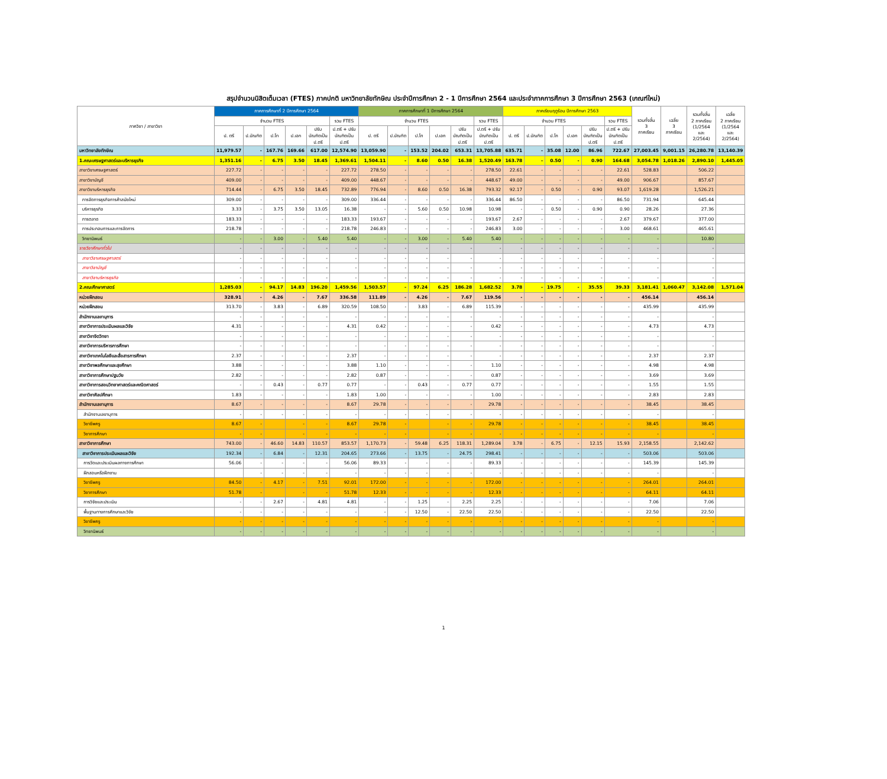สรุปจำนวนนิสิตเต็มเวลา (FTES) ภาคปกติ มหาวิทยาลัยทักษิณ ประจำปีการศึกษา 2 - 1 ปีการศึกษา 2564 และประจำภาคการศึกษา 3 ปีการศึกษา 2563 (เกณฑ์ใหม่)
| ภาควิชา / สาขาวิชา | ภาคการศึกษาที่ 2 ปีการศึกษา 2564 | | | | | | ภาคการศึกษาที่ 1 ปีการศึกษา 2564 | | | | | | ภาคเรียนฤดูร้อน ปีการศึกษา 2563 | | | | | | รวมทั้งสิ้น 3 ภาคเรียน | เฉลี่ย 3 ภาคเรียน | รวมทั้งสิ้น 2 ภาคเรียน (1/2564 และ 2/2564) | เฉลี่ย 2 ภาคเรียน (1/2564 และ 2/2564) |
| --- | --- | --- | --- | --- | --- | --- | --- | --- | --- | --- | --- | --- | --- | --- | --- | --- | --- | --- | --- | --- | --- | --- |
| | จำนวน FTES | | | | | รวม FTES | จำนวน FTES | | | | | รวม FTES | จำนวน FTES | | | | | รวม FTES | | | | |
| | ป. ตรี | ป.บัณฑิต | ป.โท | ป.เอก | ปรับ บัณฑิตเป็น ป.ตรี | ป.ตรี + ปรับ บัณฑิตเป็น ป.ตรี | ป. ตรี | ป.บัณฑิต | ป.โท | ป.เอก | ปรับ บัณฑิตเป็น ป.ตรี | ป.ตรี + ปรับ บัณฑิตเป็น ป.ตรี | ป. ตรี | ป.บัณฑิต | ป.โท | ป.เอก | ปรับ บัณฑิตเป็น ป.ตรี | ป.ตรี + ปรับ บัณฑิตเป็น ป.ตรี | | | | |
| มหาวิทยาลัยทักษิณ | 11,979.57 | - | 167.76 | 169.66 | 617.00 | 12,574.90 | 13,059.90 | - | 153.52 | 204.02 | 653.31 | 13,705.88 | 635.71 | - | 35.08 | 12.00 | 86.96 | 722.67 | 27,003.45 | 9,001.15 | 26,280.78 | 13,140.39 |
| 1.คณะเศรษฐศาสตร์และบริหารธุรกิจ | 1,351.16 | - | 6.75 | 3.50 | 18.45 | 1,369.61 | 1,504.11 | - | 8.60 | 0.50 | 16.38 | 1,520.49 | 163.78 | - | 0.50 | - | 0.90 | 164.68 | 3,054.78 | 1,018.26 | 2,890.10 | 1,445.05 |
| สาขาวิชาเศรษฐศาสตร์ | 227.72 | - | - | - | - | 227.72 | 278.50 | - | - | - | - | 278.50 | 22.61 | - | - | - | - | 22.61 | 528.83 | | 506.22 | |
| สาขาวิชาบัญชี | 409.00 | - | - | - | - | 409.00 | 448.67 | - | - | - | - | 448.67 | 49.00 | - | - | - | - | 49.00 | 906.67 | | 857.67 | |
| สาขาวิชาบริหารธุรกิจ | 714.44 | - | 6.75 | 3.50 | 18.45 | 732.89 | 776.94 | - | 8.60 | 0.50 | 16.38 | 793.32 | 92.17 | - | 0.50 | - | 0.90 | 93.07 | 1,619.28 | | 1,526.21 | |
| การจัดการธุรกิจการค้าสมัยใหม่ | 309.00 | - | - | - | - | 309.00 | 336.44 | - | - | - | - | 336.44 | 86.50 | - | - | - | - | 86.50 | 731.94 | | 645.44 | |
| บริหารธุรกิจ | 3.33 | - | 3.75 | 3.50 | 13.05 | 16.38 | - | - | 5.60 | 0.50 | 10.98 | 10.98 | - | - | 0.50 | - | 0.90 | 0.90 | 28.26 | | 27.36 | |
| การตลาด | 183.33 | - | - | - | - | 183.33 | 193.67 | - | - | - | - | 193.67 | 2.67 | - | - | - | - | 2.67 | 379.67 | | 377.00 | |
| การประกอบการและการจัดการ | 218.78 | - | - | - | - | 218.78 | 246.83 | - | - | - | - | 246.83 | 3.00 | - | - | - | - | 3.00 | 468.61 | | 465.61 | |
| วิทยานิพนธ์ | - | - | 3.00 | - | 5.40 | 5.40 | - | - | 3.00 | - | 5.40 | 5.40 | - | - | - | - | - | - | - | | 10.80 | |
| รายวิชาศึกษาทั่วไป | - | - | - | - | - | - | - | - | - | - | - | - | - | - | - | - | - | - | - | | - | |
| สาขาวิชาเศรษฐศาสตร์ | - | - | - | - | - | - | - | - | - | - | - | - | - | - | - | - | - | - | - | | - | |
| สาขาวิชาบัญชี | - | - | - | - | - | - | - | - | - | - | - | - | - | - | - | - | - | - | - | | - | |
| สาขาวิชาบริหารธุรกิจ | - | - | - | - | - | - | - | - | - | - | - | - | - | - | - | - | - | - | - | | - | |
| 2.คณะศึกษาศาสตร์ | 1,285.03 | - | 94.17 | 14.83 | 196.20 | 1,459.56 | 1,503.57 | - | 97.24 | 6.25 | 186.28 | 1,682.52 | 3.78 | - | 19.75 | - | 35.55 | 39.33 | 3,181.41 | 1,060.47 | 3,142.08 | 1,571.04 |
| หน่วยฝึกสอน | 328.91 | - | 4.26 | - | 7.67 | 336.58 | 111.89 | - | 4.26 | - | 7.67 | 119.56 | - | - | - | - | - | - | 456.14 | | 456.14 | |
| หน่วยฝึกสอน | 313.70 | - | 3.83 | - | 6.89 | 320.59 | 108.50 | - | 3.83 | - | 6.89 | 115.39 | - | - | - | - | - | - | 435.99 | | 435.99 | |
| สำนักงานเลขานุการ | - | - | - | - | - | - | - | - | - | - | - | - | - | - | - | - | - | - | - | | - | |
| สาขาวิชาการประเมินผลและวิจัย | 4.31 | - | - | - | - | 4.31 | 0.42 | - | - | - | - | 0.42 | - | - | - | - | - | - | 4.73 | | 4.73 | |
| สาขาวิชาจิตวิทยา | - | - | - | - | - | - | - | - | - | - | - | - | - | - | - | - | - | - | - | | - | |
| สาขาวิชาการบริหารการศึกษา | - | - | - | - | - | - | - | - | - | - | - | - | - | - | - | - | - | - | - | | - | |
| สาขาวิชาเทคโนโลยีและสื่อสารการศึกษา | 2.37 | - | - | - | - | 2.37 | - | - | - | - | - | - | - | - | - | - | - | - | 2.37 | | 2.37 | |
| สาขาวิชาพลศึกษาและสุขศึกษา | 3.88 | - | - | - | - | 3.88 | 1.10 | - | - | - | - | 1.10 | - | - | - | - | - | - | 4.98 | | 4.98 | |
| สาขาวิชาการศึกษาปฐมวัย | 2.82 | - | - | - | - | 2.82 | 0.87 | - | - | - | - | 0.87 | - | - | - | - | - | - | 3.69 | | 3.69 | |
| สาขาวิชาการสอนวิทยาศาสตร์และคณิตศาสตร์ | - | - | 0.43 | - | 0.77 | 0.77 | - | - | 0.43 | - | 0.77 | 0.77 | - | - | - | - | - | - | 1.55 | | 1.55 | |
| สาขาวิชาศิลปศึกษา | 1.83 | - | - | - | - | 1.83 | 1.00 | - | - | - | - | 1.00 | - | - | - | - | - | - | 2.83 | | 2.83 | |
| สำนักงานเลขานุการ | 8.67 | - | - | - | - | 8.67 | 29.78 | - | - | - | - | 29.78 | - | - | - | - | - | - | 38.45 | | 38.45 | |
| สำนักงานเลขานุการ | - | - | - | - | - | - | - | - | - | - | - | - | - | - | - | - | - | - | - | | - | |
| วิชาชีพครู | 8.67 | - | | - | - | 8.67 | 29.78 | - | | - | - | 29.78 | - | - | - | - | - | - | 38.45 | | 38.45 | |
| วิชาการศึกษา | - | - | | - | - | - | - | - | | - | - | - | - | - | - | - | - | - | - | | - | |
| สาขาวิชาการศึกษา | 743.00 | - | 46.60 | 14.83 | 110.57 | 853.57 | 1,170.73 | - | 59.48 | 6.25 | 118.31 | 1,289.04 | 3.78 | - | 6.75 | - | 12.15 | 15.93 | 2,158.55 | | 2,142.62 | |
| สาขาวิชาการประเมินผลและวิจัย | 192.34 | - | 6.84 | - | 12.31 | 204.65 | 273.66 | - | 13.75 | - | 24.75 | 298.41 | - | - | - | - | - | - | 503.06 | | 503.06 | |
| การวัดและประเมินผลทางการศึกษา | 56.06 | - | - | - | - | 56.06 | 89.33 | - | - | - | - | 89.33 | - | - | - | - | - | - | 145.39 | | 145.39 | |
| ฝึกสอนหรือฝึกงาน | | - | - | - | - | - | - | - | - | - | - | - | - | - | - | - | - | - | - | | - | |
| วิชาชีพครู | 84.50 | - | 4.17 | - | 7.51 | 92.01 | 172.00 | - | - | - | - | 172.00 | - | - | - | - | - | - | 264.01 | | 264.01 | |
| วิชาการศึกษา | 51.78 | - | | - | - | 51.78 | 12.33 | - | - | - | - | 12.33 | - | - | - | - | - | - | 64.11 | | 64.11 | |
| การวิจัยและประเมิน | - | - | 2.67 | - | 4.81 | 4.81 | - | - | 1.25 | - | 2.25 | 2.25 | - | - | - | - | - | - | 7.06 | | 7.06 | |
| พื้นฐานทางการศึกษาและวิจัย | - | - | - | - | - | - | - | - | 12.50 | - | 22.50 | 22.50 | - | - | - | - | - | - | 22.50 | | 22.50 | |
| วิชาชีพครู | - | - | - | - | - | - | - | - | - | - | - | - | - | - | - | - | - | - | - | | - | |
| วิทยานิพนธ์ | - | - | - | - | - | - | - | - | - | - | - | - | - | - | - | - | - | - | - | | - | |
1